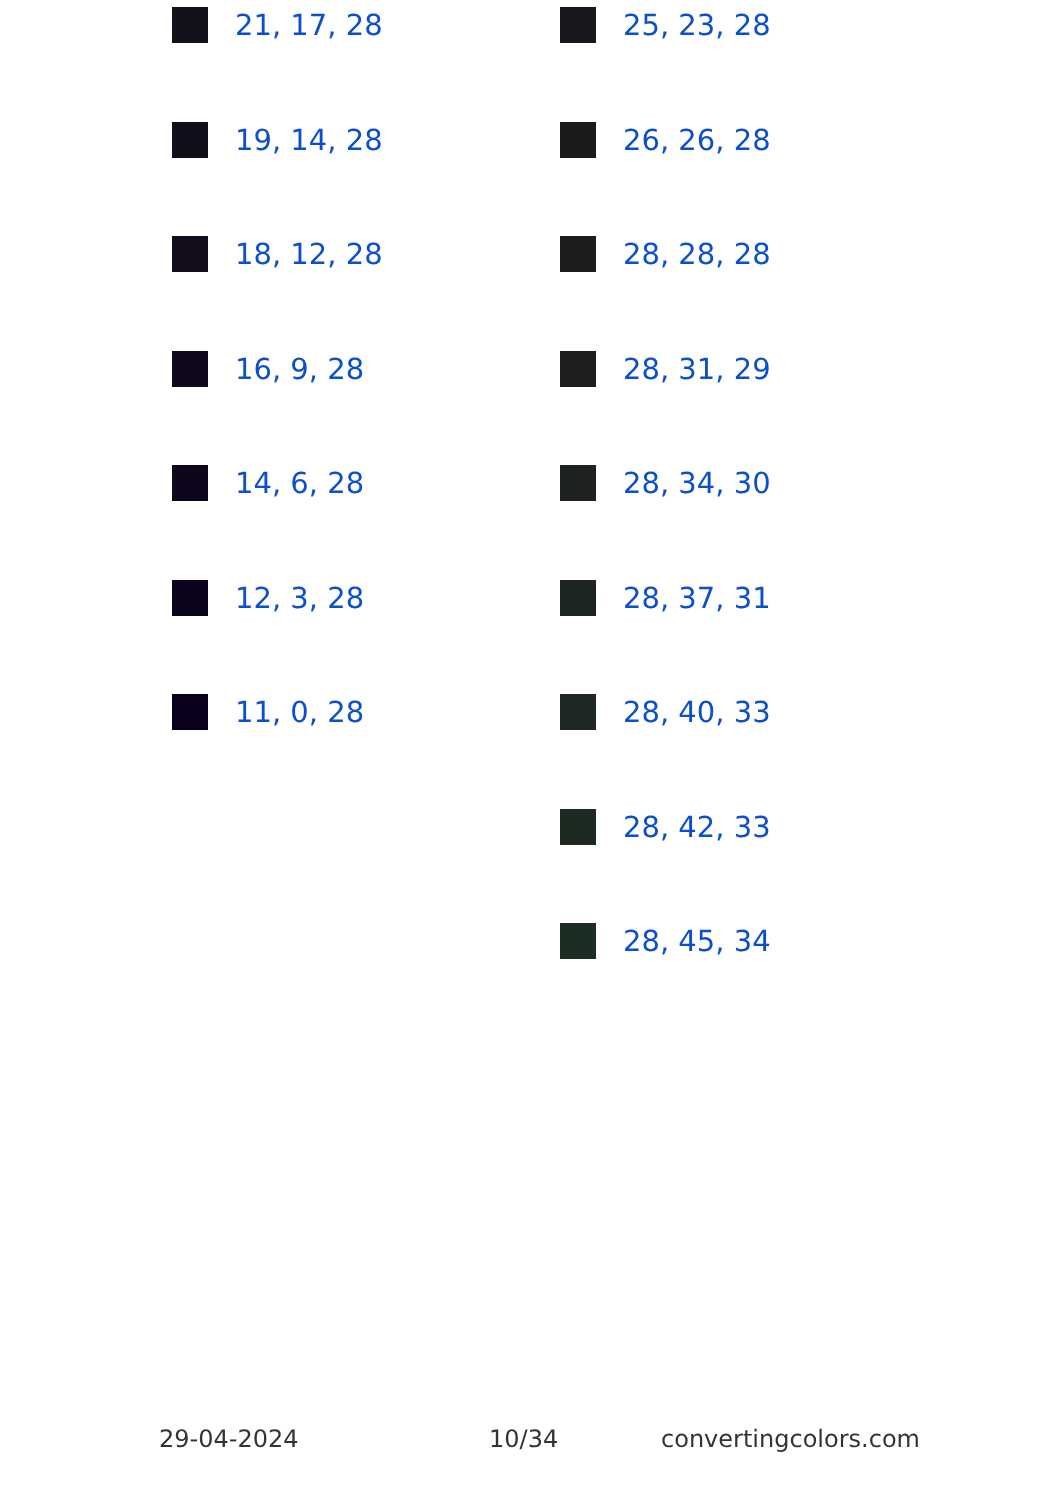21, 17, 28
19, 14, 28
18, 12, 28
16, 9, 28
14, 6, 28
12, 3, 28
11, 0, 28
25, 23, 28
26, 26, 28
28, 28, 28
28, 31, 29
28, 34, 30
28, 37, 31
28, 40, 33
28, 42, 33
28, 45, 34
29-04-2024 10/34 convertingcolors.com